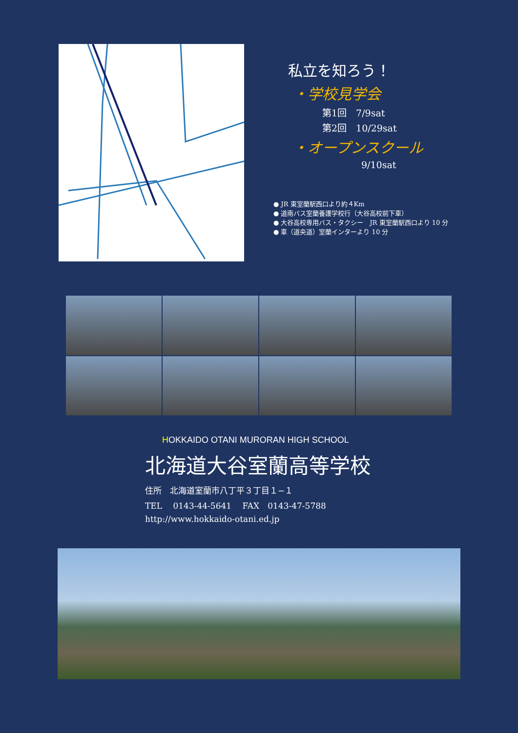私立を知ろう！
・学校見学会
第1回　7/9sat
第2回　10/29sat
・オープンスクール
9/10sat
● JR 東室蘭駅西口より約４Km
● 道南バス室蘭養護学校行（大谷高校前下車）
● 大谷高校専用バス・タクシー　JR 東室蘭駅西口より 10 分
● 車（道央道）室蘭インターより 10 分
HOKKAIDO OTANI MURORAN HIGH SCHOOL
北海道大谷室蘭高等学校
住所　北海道室蘭市八丁平３丁目１−１
TEL　 0143-44-5641　 FAX　0143-47-5788
http://www.hokkaido-otani.ed.jp